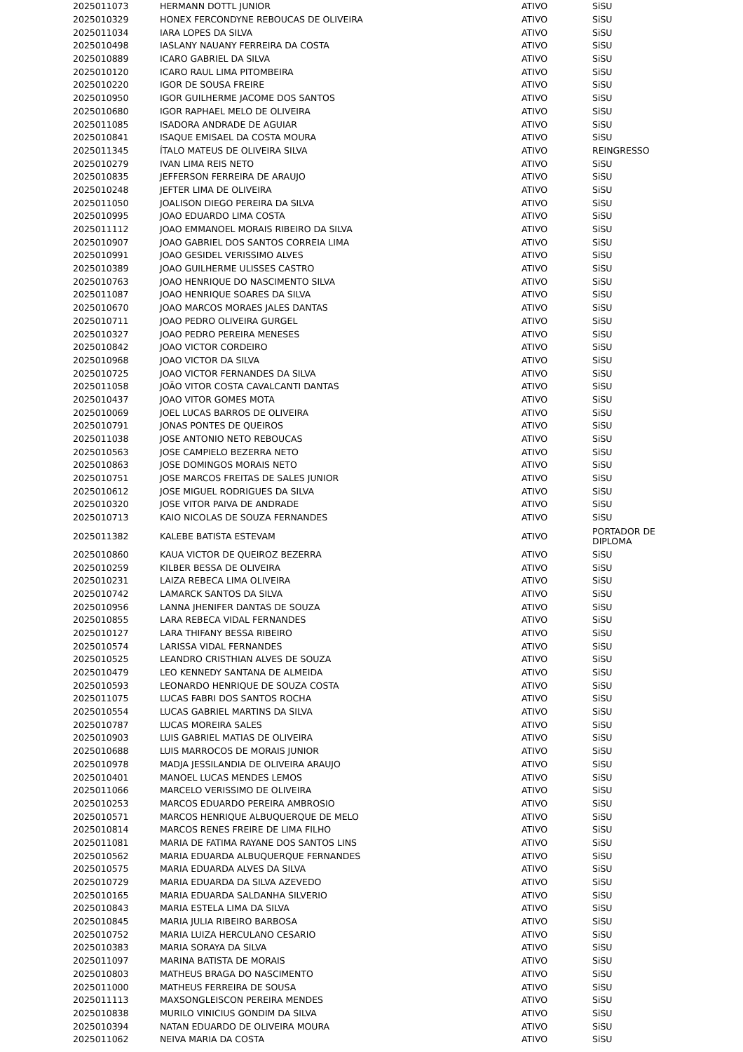| 2025011073 | HERMANN DOTTL JUNIOR | ATIVO | SiSU |
| 2025010329 | HONEX FERCONDYNE REBOUCAS DE OLIVEIRA | ATIVO | SiSU |
| 2025011034 | IARA LOPES DA SILVA | ATIVO | SiSU |
| 2025010498 | IASLANY NAUANY FERREIRA DA COSTA | ATIVO | SiSU |
| 2025010889 | ICARO GABRIEL DA SILVA | ATIVO | SiSU |
| 2025010120 | ICARO RAUL LIMA PITOMBEIRA | ATIVO | SiSU |
| 2025010220 | IGOR DE SOUSA FREIRE | ATIVO | SiSU |
| 2025010950 | IGOR GUILHERME JACOME DOS SANTOS | ATIVO | SiSU |
| 2025010680 | IGOR RAPHAEL MELO DE OLIVEIRA | ATIVO | SiSU |
| 2025011085 | ISADORA ANDRADE DE AGUIAR | ATIVO | SiSU |
| 2025010841 | ISAQUE EMISAEL DA COSTA MOURA | ATIVO | SiSU |
| 2025011345 | ÍTALO MATEUS DE OLIVEIRA SILVA | ATIVO | REINGRESSO |
| 2025010279 | IVAN LIMA REIS NETO | ATIVO | SiSU |
| 2025010835 | JEFFERSON FERREIRA DE ARAUJO | ATIVO | SiSU |
| 2025010248 | JEFTER LIMA DE OLIVEIRA | ATIVO | SiSU |
| 2025011050 | JOALISON DIEGO PEREIRA DA SILVA | ATIVO | SiSU |
| 2025010995 | JOAO EDUARDO LIMA COSTA | ATIVO | SiSU |
| 2025011112 | JOAO EMMANOEL MORAIS RIBEIRO DA SILVA | ATIVO | SiSU |
| 2025010907 | JOAO GABRIEL DOS SANTOS CORREIA LIMA | ATIVO | SiSU |
| 2025010991 | JOAO GESIDEL VERISSIMO ALVES | ATIVO | SiSU |
| 2025010389 | JOAO GUILHERME ULISSES CASTRO | ATIVO | SiSU |
| 2025010763 | JOAO HENRIQUE DO NASCIMENTO SILVA | ATIVO | SiSU |
| 2025011087 | JOAO HENRIQUE SOARES DA SILVA | ATIVO | SiSU |
| 2025010670 | JOAO MARCOS MORAES JALES DANTAS | ATIVO | SiSU |
| 2025010711 | JOAO PEDRO OLIVEIRA GURGEL | ATIVO | SiSU |
| 2025010327 | JOAO PEDRO PEREIRA MENESES | ATIVO | SiSU |
| 2025010842 | JOAO VICTOR CORDEIRO | ATIVO | SiSU |
| 2025010968 | JOAO VICTOR DA SILVA | ATIVO | SiSU |
| 2025010725 | JOAO VICTOR FERNANDES DA SILVA | ATIVO | SiSU |
| 2025011058 | JOÃO VITOR COSTA CAVALCANTI DANTAS | ATIVO | SiSU |
| 2025010437 | JOAO VITOR GOMES MOTA | ATIVO | SiSU |
| 2025010069 | JOEL LUCAS BARROS DE OLIVEIRA | ATIVO | SiSU |
| 2025010791 | JONAS PONTES DE QUEIROS | ATIVO | SiSU |
| 2025011038 | JOSE ANTONIO NETO REBOUCAS | ATIVO | SiSU |
| 2025010563 | JOSE CAMPIELO BEZERRA NETO | ATIVO | SiSU |
| 2025010863 | JOSE DOMINGOS MORAIS NETO | ATIVO | SiSU |
| 2025010751 | JOSE MARCOS FREITAS DE SALES JUNIOR | ATIVO | SiSU |
| 2025010612 | JOSE MIGUEL RODRIGUES DA SILVA | ATIVO | SiSU |
| 2025010320 | JOSE VITOR PAIVA DE ANDRADE | ATIVO | SiSU |
| 2025010713 | KAIO NICOLAS DE SOUZA FERNANDES | ATIVO | SiSU |
| 2025011382 | KALEBE BATISTA ESTEVAM | ATIVO | PORTADOR DE DIPLOMA |
| 2025010860 | KAUA VICTOR DE QUEIROZ BEZERRA | ATIVO | SiSU |
| 2025010259 | KILBER BESSA DE OLIVEIRA | ATIVO | SiSU |
| 2025010231 | LAIZA REBECA LIMA OLIVEIRA | ATIVO | SiSU |
| 2025010742 | LAMARCK SANTOS DA SILVA | ATIVO | SiSU |
| 2025010956 | LANNA JHENIFER DANTAS DE SOUZA | ATIVO | SiSU |
| 2025010855 | LARA REBECA VIDAL FERNANDES | ATIVO | SiSU |
| 2025010127 | LARA THIFANY BESSA RIBEIRO | ATIVO | SiSU |
| 2025010574 | LARISSA VIDAL FERNANDES | ATIVO | SiSU |
| 2025010525 | LEANDRO CRISTHIAN ALVES DE SOUZA | ATIVO | SiSU |
| 2025010479 | LEO KENNEDY SANTANA DE ALMEIDA | ATIVO | SiSU |
| 2025010593 | LEONARDO HENRIQUE DE SOUZA COSTA | ATIVO | SiSU |
| 2025011075 | LUCAS FABRI DOS SANTOS ROCHA | ATIVO | SiSU |
| 2025010554 | LUCAS GABRIEL MARTINS DA SILVA | ATIVO | SiSU |
| 2025010787 | LUCAS MOREIRA SALES | ATIVO | SiSU |
| 2025010903 | LUIS GABRIEL MATIAS DE OLIVEIRA | ATIVO | SiSU |
| 2025010688 | LUIS MARROCOS DE MORAIS JUNIOR | ATIVO | SiSU |
| 2025010978 | MADJA JESSILANDIA DE OLIVEIRA ARAUJO | ATIVO | SiSU |
| 2025010401 | MANOEL LUCAS MENDES LEMOS | ATIVO | SiSU |
| 2025011066 | MARCELO VERISSIMO DE OLIVEIRA | ATIVO | SiSU |
| 2025010253 | MARCOS EDUARDO PEREIRA AMBROSIO | ATIVO | SiSU |
| 2025010571 | MARCOS HENRIQUE ALBUQUERQUE DE MELO | ATIVO | SiSU |
| 2025010814 | MARCOS RENES FREIRE DE LIMA FILHO | ATIVO | SiSU |
| 2025011081 | MARIA DE FATIMA RAYANE DOS SANTOS LINS | ATIVO | SiSU |
| 2025010562 | MARIA EDUARDA ALBUQUERQUE FERNANDES | ATIVO | SiSU |
| 2025010575 | MARIA EDUARDA ALVES DA SILVA | ATIVO | SiSU |
| 2025010729 | MARIA EDUARDA DA SILVA AZEVEDO | ATIVO | SiSU |
| 2025010165 | MARIA EDUARDA SALDANHA SILVERIO | ATIVO | SiSU |
| 2025010843 | MARIA ESTELA LIMA DA SILVA | ATIVO | SiSU |
| 2025010845 | MARIA JULIA RIBEIRO BARBOSA | ATIVO | SiSU |
| 2025010752 | MARIA LUIZA HERCULANO CESARIO | ATIVO | SiSU |
| 2025010383 | MARIA SORAYA DA SILVA | ATIVO | SiSU |
| 2025011097 | MARINA BATISTA DE MORAIS | ATIVO | SiSU |
| 2025010803 | MATHEUS BRAGA DO NASCIMENTO | ATIVO | SiSU |
| 2025011000 | MATHEUS FERREIRA DE SOUSA | ATIVO | SiSU |
| 2025011113 | MAXSONGLEISCON PEREIRA MENDES | ATIVO | SiSU |
| 2025010838 | MURILO VINICIUS GONDIM DA SILVA | ATIVO | SiSU |
| 2025010394 | NATAN EDUARDO DE OLIVEIRA MOURA | ATIVO | SiSU |
| 2025011062 | NEIVA MARIA DA COSTA | ATIVO | SiSU |